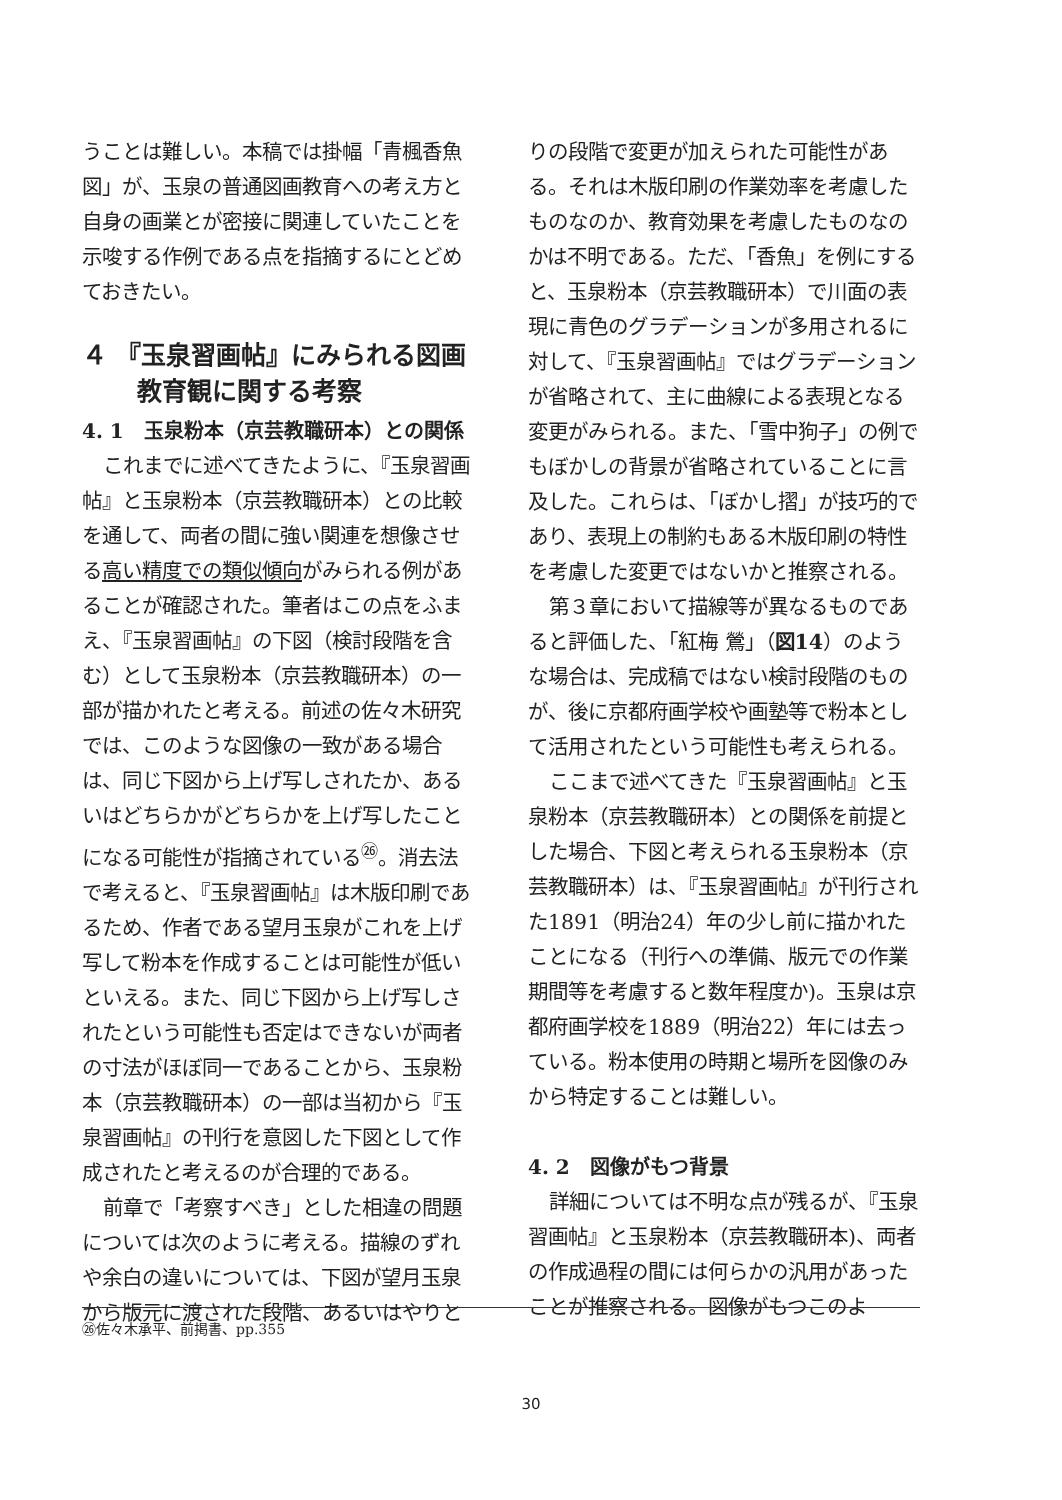うことは難しい。本稿では掛幅「青楓香魚図」が、玉泉の普通図画教育への考え方と自身の画業とが密接に関連していたことを示唆する作例である点を指摘するにとどめておきたい。
４ 『玉泉習画帖』にみられる図画教育観に関する考察
4. 1　玉泉粉本（京芸教職研本）との関係
これまでに述べてきたように、『玉泉習画帖』と玉泉粉本（京芸教職研本）との比較を通して、両者の間に強い関連を想像させる高い精度での類似傾向がみられる例があることが確認された。筆者はこの点をふまえ、『玉泉習画帖』の下図（検討段階を含む）として玉泉粉本（京芸教職研本）の一部が描かれたと考える。前述の佐々木研究では、このような図像の一致がある場合は、同じ下図から上げ写しされたか、あるいはどちらかがどちらかを上げ写したことになる可能性が指摘されている<sup>㉖</sup>。消去法で考えると、『玉泉習画帖』は木版印刷であるため、作者である望月玉泉がこれを上げ写して粉本を作成することは可能性が低いといえる。また、同じ下図から上げ写しされたという可能性も否定はできないが両者の寸法がほぼ同一であることから、玉泉粉本（京芸教職研本）の一部は当初から『玉泉習画帖』の刊行を意図した下図として作成されたと考えるのが合理的である。
前章で「考察すべき」とした相違の問題については次のように考える。描線のずれや余白の違いについては、下図が望月玉泉から版元に渡された段階、あるいはやりと
りの段階で変更が加えられた可能性がある。それは木版印刷の作業効率を考慮したものなのか、教育効果を考慮したものなのかは不明である。ただ、「香魚」を例にすると、玉泉粉本（京芸教職研本）で川面の表現に青色のグラデーションが多用されるに対して、『玉泉習画帖』ではグラデーションが省略されて、主に曲線による表現となる変更がみられる。また、「雪中狗子」の例でもぼかしの背景が省略されていることに言及した。これらは、「ぼかし摺」が技巧的であり、表現上の制約もある木版印刷の特性を考慮した変更ではないかと推察される。
第３章において描線等が異なるものであると評価した、「紅梅 鶯」（図14）のような場合は、完成稿ではない検討段階のものが、後に京都府画学校や画塾等で粉本として活用されたという可能性も考えられる。
ここまで述べてきた『玉泉習画帖』と玉泉粉本（京芸教職研本）との関係を前提とした場合、下図と考えられる玉泉粉本（京芸教職研本）は、『玉泉習画帖』が刊行された1891（明治24）年の少し前に描かれたことになる（刊行への準備、版元での作業期間等を考慮すると数年程度か)。玉泉は京都府画学校を1889（明治22）年には去っている。粉本使用の時期と場所を図像のみから特定することは難しい。
4. 2　図像がもつ背景
詳細については不明な点が残るが、『玉泉習画帖』と玉泉粉本（京芸教職研本)、両者の作成過程の間には何らかの汎用があったことが推察される。図像がもつこのよ
㉖佐々木承平、前掲書、pp.355
30